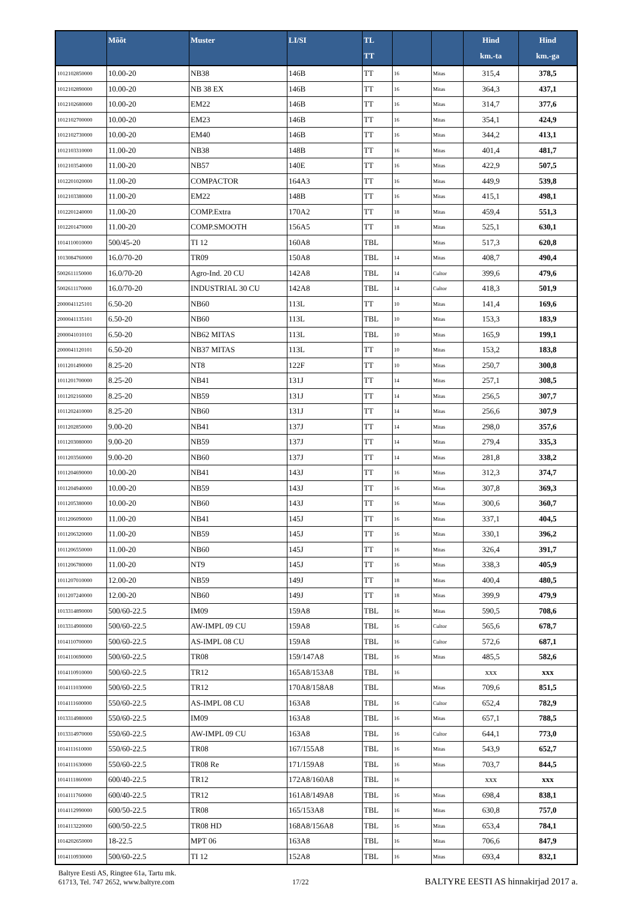| | Mõõt | Muster | LI/SI | TL TT | | | Hind km.-ta | Hind km.-ga |
| --- | --- | --- | --- | --- | --- | --- | --- | --- |
| 1012102850000 | 10.00-20 | NB38 | 146B | TT | 16 | Mitas | 315,4 | 378,5 |
| 1012102890000 | 10.00-20 | NB 38 EX | 146B | TT | 16 | Mitas | 364,3 | 437,1 |
| 1012102680000 | 10.00-20 | EM22 | 146B | TT | 16 | Mitas | 314,7 | 377,6 |
| 1012102700000 | 10.00-20 | EM23 | 146B | TT | 16 | Mitas | 354,1 | 424,9 |
| 1012102730000 | 10.00-20 | EM40 | 146B | TT | 16 | Mitas | 344,2 | 413,1 |
| 1012103310000 | 11.00-20 | NB38 | 148B | TT | 16 | Mitas | 401,4 | 481,7 |
| 1012103540000 | 11.00-20 | NB57 | 140E | TT | 16 | Mitas | 422,9 | 507,5 |
| 1012201020000 | 11.00-20 | COMPACTOR | 164A3 | TT | 16 | Mitas | 449,9 | 539,8 |
| 1012103380000 | 11.00-20 | EM22 | 148B | TT | 16 | Mitas | 415,1 | 498,1 |
| 1012201240000 | 11.00-20 | COMP.Extra | 170A2 | TT | 18 | Mitas | 459,4 | 551,3 |
| 1012201470000 | 11.00-20 | COMP.SMOOTH | 156A5 | TT | 18 | Mitas | 525,1 | 630,1 |
| 1014110010000 | 500/45-20 | TI 12 | 160A8 | TBL | | Mitas | 517,3 | 620,8 |
| 1013084760000 | 16.0/70-20 | TR09 | 150A8 | TBL | 14 | Mitas | 408,7 | 490,4 |
| 5002611150000 | 16.0/70-20 | Agro-Ind. 20 CU | 142A8 | TBL | 14 | Cultor | 399,6 | 479,6 |
| 5002611170000 | 16.0/70-20 | INDUSTRIAL 30 CU | 142A8 | TBL | 14 | Cultor | 418,3 | 501,9 |
| 2000041125101 | 6.50-20 | NB60 | 113L | TT | 10 | Mitas | 141,4 | 169,6 |
| 2000041135101 | 6.50-20 | NB60 | 113L | TBL | 10 | Mitas | 153,3 | 183,9 |
| 2000041010101 | 6.50-20 | NB62 MITAS | 113L | TBL | 10 | Mitas | 165,9 | 199,1 |
| 2000041120101 | 6.50-20 | NB37 MITAS | 113L | TT | 10 | Mitas | 153,2 | 183,8 |
| 1011201490000 | 8.25-20 | NT8 | 122F | TT | 10 | Mitas | 250,7 | 300,8 |
| 1011201700000 | 8.25-20 | NB41 | 131J | TT | 14 | Mitas | 257,1 | 308,5 |
| 1011202160000 | 8.25-20 | NB59 | 131J | TT | 14 | Mitas | 256,5 | 307,7 |
| 1011202410000 | 8.25-20 | NB60 | 131J | TT | 14 | Mitas | 256,6 | 307,9 |
| 1011202850000 | 9.00-20 | NB41 | 137J | TT | 14 | Mitas | 298,0 | 357,6 |
| 1011203080000 | 9.00-20 | NB59 | 137J | TT | 14 | Mitas | 279,4 | 335,3 |
| 1011203560000 | 9.00-20 | NB60 | 137J | TT | 14 | Mitas | 281,8 | 338,2 |
| 1011204690000 | 10.00-20 | NB41 | 143J | TT | 16 | Mitas | 312,3 | 374,7 |
| 1011204940000 | 10.00-20 | NB59 | 143J | TT | 16 | Mitas | 307,8 | 369,3 |
| 1011205380000 | 10.00-20 | NB60 | 143J | TT | 16 | Mitas | 300,6 | 360,7 |
| 1011206090000 | 11.00-20 | NB41 | 145J | TT | 16 | Mitas | 337,1 | 404,5 |
| 1011206320000 | 11.00-20 | NB59 | 145J | TT | 16 | Mitas | 330,1 | 396,2 |
| 1011206550000 | 11.00-20 | NB60 | 145J | TT | 16 | Mitas | 326,4 | 391,7 |
| 1011206780000 | 11.00-20 | NT9 | 145J | TT | 16 | Mitas | 338,3 | 405,9 |
| 1011207010000 | 12.00-20 | NB59 | 149J | TT | 18 | Mitas | 400,4 | 480,5 |
| 1011207240000 | 12.00-20 | NB60 | 149J | TT | 18 | Mitas | 399,9 | 479,9 |
| 1013314890000 | 500/60-22.5 | IM09 | 159A8 | TBL | 16 | Mitas | 590,5 | 708,6 |
| 1013314900000 | 500/60-22.5 | AW-IMPL 09 CU | 159A8 | TBL | 16 | Cultor | 565,6 | 678,7 |
| 1014110700000 | 500/60-22.5 | AS-IMPL 08 CU | 159A8 | TBL | 16 | Cultor | 572,6 | 687,1 |
| 1014110690000 | 500/60-22.5 | TR08 | 159/147A8 | TBL | 16 | Mitas | 485,5 | 582,6 |
| 1014110910000 | 500/60-22.5 | TR12 | 165A8/153A8 | TBL | 16 | | xxx | xxx |
| 1014111030000 | 500/60-22.5 | TR12 | 170A8/158A8 | TBL | | Mitas | 709,6 | 851,5 |
| 1014111600000 | 550/60-22.5 | AS-IMPL 08 CU | 163A8 | TBL | 16 | Cultor | 652,4 | 782,9 |
| 1013314980000 | 550/60-22.5 | IM09 | 163A8 | TBL | 16 | Mitas | 657,1 | 788,5 |
| 1013314970000 | 550/60-22.5 | AW-IMPL 09 CU | 163A8 | TBL | 16 | Cultor | 644,1 | 773,0 |
| 1014111610000 | 550/60-22.5 | TR08 | 167/155A8 | TBL | 16 | Mitas | 543,9 | 652,7 |
| 1014111630000 | 550/60-22.5 | TR08 Re | 171/159A8 | TBL | 16 | Mitas | 703,7 | 844,5 |
| 1014111860000 | 600/40-22.5 | TR12 | 172A8/160A8 | TBL | 16 | | xxx | xxx |
| 1014111760000 | 600/40-22.5 | TR12 | 161A8/149A8 | TBL | 16 | Mitas | 698,4 | 838,1 |
| 1014112990000 | 600/50-22.5 | TR08 | 165/153A8 | TBL | 16 | Mitas | 630,8 | 757,0 |
| 1014113220000 | 600/50-22.5 | TR08 HD | 168A8/156A8 | TBL | 16 | Mitas | 653,4 | 784,1 |
| 1014202650000 | 18-22.5 | MPT 06 | 163A8 | TBL | 16 | Mitas | 706,6 | 847,9 |
| 1014110930000 | 500/60-22.5 | TI 12 | 152A8 | TBL | 16 | Mitas | 693,4 | 832,1 |
Baltyre Eesti AS, Ringtee 61a, Tartu mk.
61713, Tel. 747 2652, www.baltyre.com
17/22
BALTYRE EESTI AS hinnakirjad 2017 a.